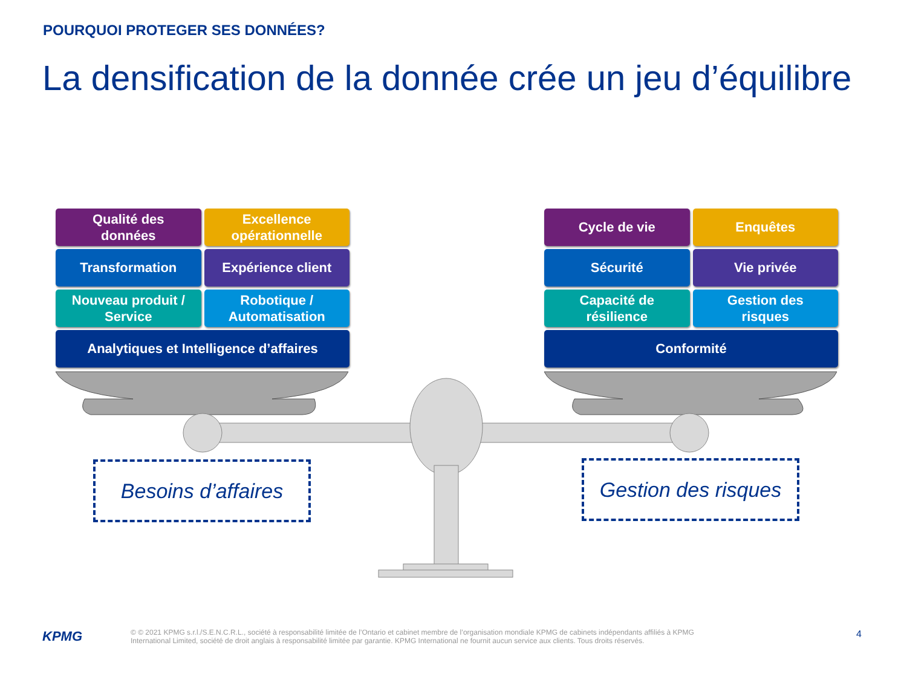POURQUOI PROTEGER SES DONNÉES?
La densification de la donnée crée un jeu d’équilibre
Qualité des
données
Excellence
opérationnelle
Transformation
Expérience client
Nouveau produit /
Service
Robotique /
Automatisation
Analytiques et Intelligence d’affaires
Cycle de vie
Enquêtes
Sécurité
Vie privée
Capacité de
résilience
Gestion des
risques
Conformité
Besoins d’affaires
Gestion des risques
KPMG
© © 2021 KPMG s.r.l./S.E.N.C.R.L., société à responsabilité limitée de l’Ontario et cabinet membre de l’organisation mondiale KPMG de cabinets indépendants affiliés à KPMG International Limited, société de droit anglais à responsabilité limitée par garantie. KPMG International ne fournit aucun service aux clients. Tous droits réservés.
4